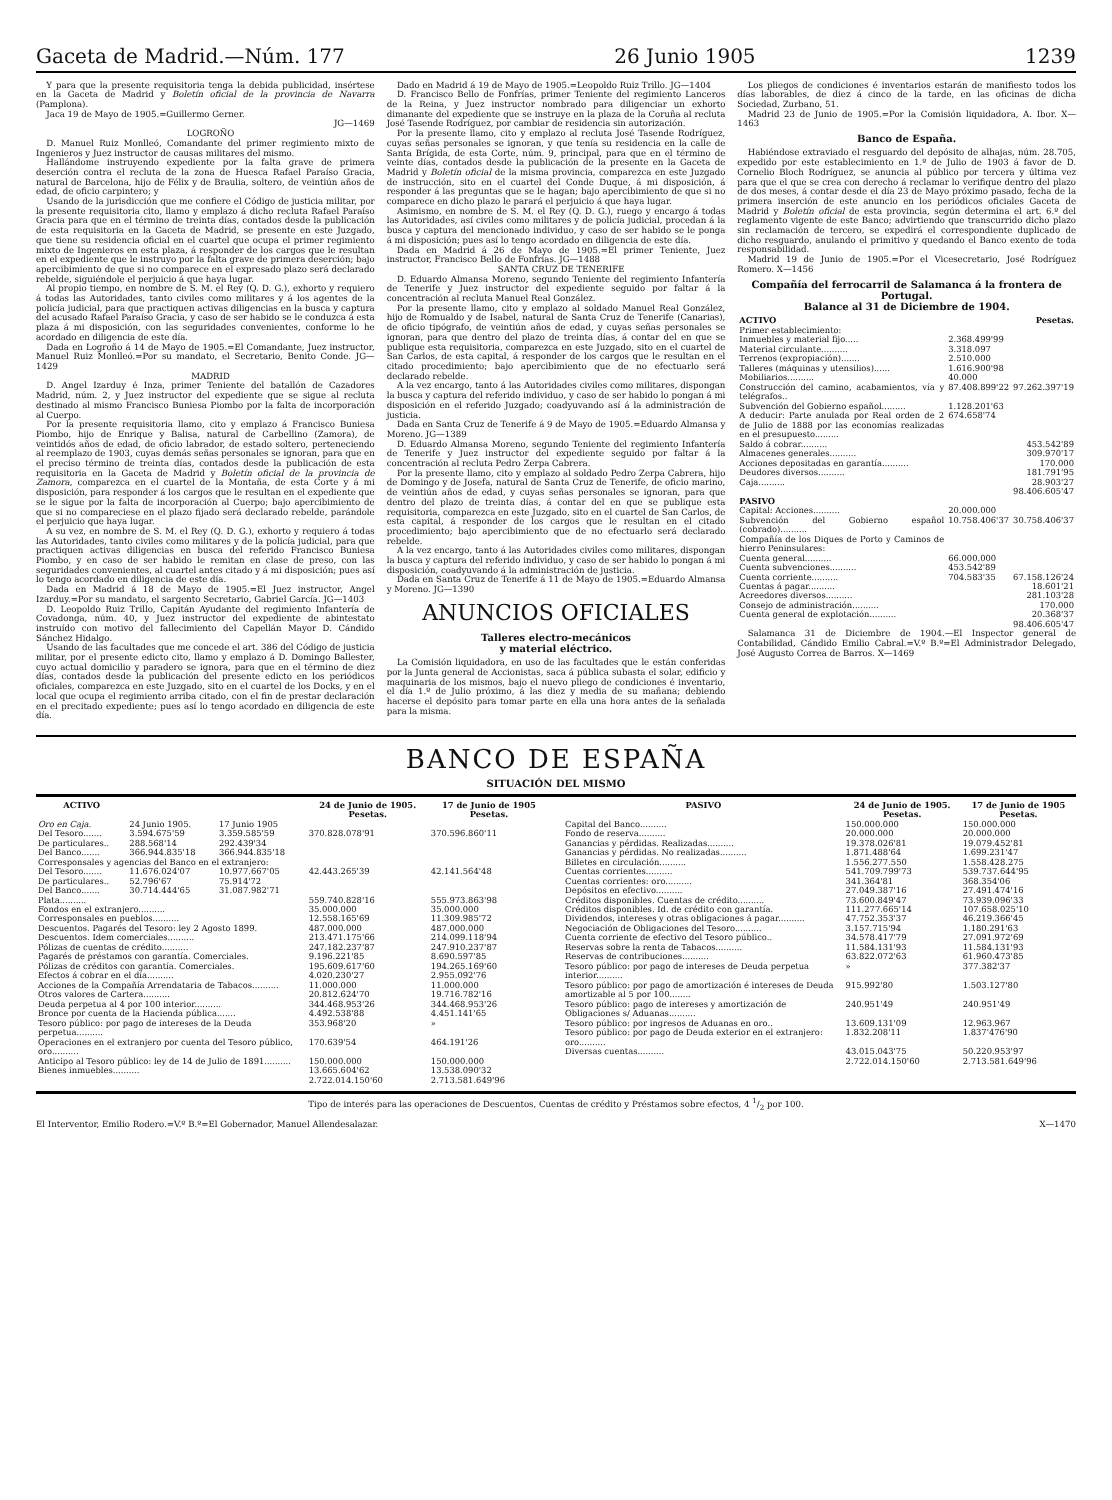Gaceta de Madrid.—Núm. 177 26 Junio 1905 1239
Y para que la presente requisitoria tenga la debida publicidad, insértese en la Gaceta de Madrid y Boletín oficial de la provincia de Navarra (Pamplona).
Jaca 19 de Mayo de 1905.=Guillermo Gerner.
JG—1469
LOGROÑO
D. Manuel Ruiz Monlleó, Comandante del primer regimiento mixto de Ingenieros y Juez instructor de causas militares del mismo.
Hallándome instruyendo expediente por la falta grave de primera deserción contra el recluta de la zona de Huesca Rafael Paraíso Gracia, natural de Barcelona, hijo de Félix y de Braulia, soltero, de veintiún años de edad, de oficio carpintero; y
Usando de la jurisdicción que me confiere el Código de justicia militar, por la presente requisitoria cito, llamo y emplazo á dicho recluta Rafael Paraíso Gracia para que en el término de treinta días, contados desde la publicación de esta requisitoria en la Gaceta de Madrid, se presente en este Juzgado, que tiene su residencia oficial en el cuartel que ocupa el primer regimiento mixto de Ingenieros en esta plaza, á responder de los cargos que le resultan en el expediente que le instruyo por la falta grave de primera deserción; bajo apercibimiento de que si no comparece en el expresado plazo será declarado rebelde, siguiéndole el perjuicio á que haya lugar.
Al propio tiempo, en nombre de S. M. el Rey (Q. D. G.), exhorto y requiero á todas las Autoridades, tanto civiles como militares y á los agentes de la policía judicial, para que practiquen activas diligencias en la busca y captura del acusado Rafael Paraíso Gracia, y caso de ser habido se le conduzca á esta plaza á mi disposición, con las seguridades convenientes, conforme lo he acordado en diligencia de este día.
Dada en Logroño á 14 de Mayo de 1905.=El Comandante, Juez instructor, Manuel Ruiz Monlleó.=Por su mandato, el Secretario, Benito Conde. JG—1429
MADRID
D. Angel Izarduy é Inza, primer Teniente del batallón de Cazadores Madrid, núm. 2, y Juez instructor del expediente que se sigue al recluta destinado al mismo Francisco Buniesa Piombo por la falta de incorporación al Cuerpo.
Por la presente requisitoria llamo, cito y emplazo á Francisco Buniesa Piombo, hijo de Enrique y Balisa, natural de Carbellino (Zamora), de veintidós años de edad, de oficio labrador, de estado soltero, perteneciendo al reemplazo de 1903, cuyas demás señas personales se ignoran, para que en el preciso término de treinta días, contados desde la publicación de esta requisitoria en la Gaceta de Madrid y Boletín oficial de la provincia de Zamora, comparezca en el cuartel de la Montaña, de esta Corte y á mi disposición, para responder á los cargos que le resultan en el expediente que se le sigue por la falta de incorporación al Cuerpo; bajo apercibimiento de que si no compareciese en el plazo fijado será declarado rebelde, parándole el perjuicio que haya lugar.
A su vez, en nombre de S. M. el Rey (Q. D. G.), exhorto y requiero á todas las Autoridades, tanto civiles como militares y de la policía judicial, para que practiquen activas diligencias en busca del referido Francisco Buniesa Piombo, y en caso de ser habido le remitan en clase de preso, con las seguridades convenientes, al cuartel antes citado y á mi disposición; pues así lo tengo acordado en diligencia de este día.
Dada en Madrid á 18 de Mayo de 1905.=El Juez instructor, Angel Izarduy.=Por su mandato, el sargento Secretario, Gabriel García. JG—1403
D. Leopoldo Ruiz Trillo, Capitán Ayudante del regimiento Infantería de Covadonga, núm. 40, y Juez instructor del expediente de abintestato instruído con motivo del fallecimiento del Capellán Mayor D. Cándido Sánchez Hidalgo.
Usando de las facultades que me concede el art. 386 del Código de justicia militar, por el presente edicto cito, llamo y emplazo á D. Domingo Ballester, cuyo actual domicilio y paradero se ignora, para que en el término de diez días, contados desde la publicación del presente edicto en los periódicos oficiales, comparezca en este Juzgado, sito en el cuartel de los Docks, y en el local que ocupa el regimiento arriba citado, con el fin de prestar declaración en el precitado expediente; pues así lo tengo acordado en diligencia de este día.
Dado en Madrid á 19 de Mayo de 1905.=Leopoldo Ruiz Trillo. JG—1404
D. Francisco Bello de Fonfrías, primer Teniente del regimiento Lanceros de la Reina, y Juez instructor nombrado para diligenciar un exhorto dimanante del expediente que se instruye en la plaza de la Coruña al recluta José Tasende Rodríguez, por cambiar de residencia sin autorización.
Por la presente llamo, cito y emplazo al recluta José Tasende Rodríguez, cuyas señas personales se ignoran, y que tenía su residencia en la calle de Santa Brígida, de esta Corte, núm. 9, principal, para que en el término de veinte días, contados desde la publicación de la presente en la Gaceta de Madrid y Boletín oficial de la misma provincia, comparezca en este Juzgado de instrucción, sito en el cuartel del Conde Duque, á mi disposición, á responder á las preguntas que se le hagan; bajo apercibimiento de que si no comparece en dicho plazo le parará el perjuicio á que haya lugar.
Asimismo, en nombre de S. M. el Rey (Q. D. G.), ruego y encargo á todas las Autoridades, así civiles como militares y de policía judicial, procedan á la busca y captura del mencionado individuo, y caso de ser habido se le ponga á mi disposición; pues así lo tengo acordado en diligencia de este día.
Dada en Madrid á 26 de Mayo de 1905.=El primer Teniente, Juez instructor, Francisco Bello de Fonfrías. JG—1488
SANTA CRUZ DE TENERIFE
D. Eduardo Almansa Moreno, segundo Teniente del regimiento Infantería de Tenerife y Juez instructor del expediente seguido por faltar á la concentración al recluta Manuel Real González.
Por la presente llamo, cito y emplazo al soldado Manuel Real González, hijo de Romualdo y de Isabel, natural de Santa Cruz de Tenerife (Canarias), de oficio tipógrafo, de veintiún años de edad, y cuyas señas personales se ignoran, para que dentro del plazo de treinta días, á contar del en que se publique esta requisitoria, comparezca en este Juzgado, sito en el cuartel de San Carlos, de esta capital, á responder de los cargos que le resultan en el citado procedimiento; bajo apercibimiento que de no efectuarlo será declarado rebelde.
A la vez encargo, tanto á las Autoridades civiles como militares, dispongan la busca y captura del referido individuo, y caso de ser habido lo pongan á mi disposición en el referido Juzgado; coadyuvando así á la administración de justicia.
Dada en Santa Cruz de Tenerife á 9 de Mayo de 1905.=Eduardo Almansa y Moreno. JG—1389
D. Eduardo Almansa Moreno, segundo Teniente del regimiento Infantería de Tenerife y Juez instructor del expediente seguido por faltar á la concentración al recluta Pedro Zerpa Cabrera.
Por la presente llamo, cito y emplazo al soldado Pedro Zerpa Cabrera, hijo de Domingo y de Josefa, natural de Santa Cruz de Tenerife, de oficio marino, de veintiún años de edad, y cuyas señas personales se ignoran, para que dentro del plazo de treinta días, á contar del en que se publique esta requisitoria, comparezca en este Juzgado, sito en el cuartel de San Carlos, de esta capital, á responder de los cargos que le resultan en el citado procedimiento; bajo apercibimiento que de no efectuarlo será declarado rebelde.
A la vez encargo, tanto á las Autoridades civiles como militares, dispongan la busca y captura del referido individuo, y caso de ser habido lo pongan á mi disposición, coadyuvando á la administración de justicia.
Dada en Santa Cruz de Tenerife á 11 de Mayo de 1905.=Eduardo Almansa y Moreno. JG—1390
ANUNCIOS OFICIALES
Talleres electro-mecánicos
y material eléctrico.
La Comisión liquidadora, en uso de las facultades que le están conferidas por la Junta general de Accionistas, saca á pública subasta el solar, edificio y maquinaria de los mismos, bajo el nuevo pliego de condiciones é inventario, el día 1.º de Julio próximo, á las diez y media de su mañana; debiendo hacerse el depósito para tomar parte en ella una hora antes de la señalada para la misma.
Los pliegos de condiciones é inventarios estarán de manifiesto todos los días laborables, de diez á cinco de la tarde, en las oficinas de dicha Sociedad, Zurbano, 51.
Madrid 23 de Junio de 1905.=Por la Comisión liquidadora, A. Ibor. X—1463
Banco de España.
Habiéndose extraviado el resguardo del depósito de alhajas, núm. 28.705, expedido por este establecimiento en 1.º de Julio de 1903 á favor de D. Cornelio Bloch Rodríguez, se anuncia al público por tercera y última vez para que el que se crea con derecho á reclamar lo verifique dentro del plazo de dos meses, á contar desde el día 23 de Mayo próximo pasado, fecha de la primera inserción de este anuncio en los periódicos oficiales Gaceta de Madrid y Boletín oficial de esta provincia, según determina el art. 6.º del reglamento vigente de este Banco; advirtiendo que transcurrido dicho plazo sin reclamación de tercero, se expedirá el correspondiente duplicado de dicho resguardo, anulando el primitivo y quedando el Banco exento de toda responsabilidad.
Madrid 19 de Junio de 1905.=Por el Vicesecretario, José Rodríguez Romero. X—1456
Compañía del ferrocarril de Salamanca á la frontera de Portugal.
Balance al 31 de Diciembre de 1904.
| ACTIVO | | Pesetas. |
| --- | --- | --- |
| Primer establecimiento: | | |
| Inmuebles y material fijo..... | 2.368.499'99 | |
| Material circulante.......... | 3.318.097 | |
| Terrenos (expropiación)....... | 2.510.000 | |
| Talleres (máquinas y utensilios)...... | 1.616.900'98 | |
| Mobiliarios.......... | 40.000 | |
| Construcción del camino, acabamientos, vía y telégrafos.. | 87.408.899'22 | 97.262.397'19 |
| Subvención del Gobierno español......... | 1.128.201'63 | |
| A deducir: Parte anulada por Real orden de 2 de Julio de 1888 por las economías realizadas en el presupuesto......... | 674.658'74 | |
| Saldo á cobrar.......... | | 453.542'89 |
| Almacenes generales.......... | | 309.970'17 |
| Acciones depositadas en garantía.......... | | 170.000 |
| Deudores diversos.......... | | 181.791'95 |
| Caja.......... | | 28.903'27 |
| | | 98.406.605'47 |
| PASIVO | | |
| Capital: Acciones.......... | 20.000.000 | |
| Subvención del Gobierno español (cobrado).......... | 10.758.406'37 | 30.758.406'37 |
| Compañía de los Diques de Porto y Caminos de hierro Peninsulares: | | |
| Cuenta general.......... | 66.000.000 | |
| Cuenta subvenciones.......... | 453.542'89 | |
| Cuenta corriente.......... | 704.583'35 | 67.158.126'24 |
| Cuentas á pagar.......... | | 18.601'21 |
| Acreedores diversos.......... | | 281.103'28 |
| Consejo de administración.......... | | 170.000 |
| Cuenta general de explotación.......... | | 20.368'37 |
| | | 98.406.605'47 |
Salamanca 31 de Diciembre de 1904.—El Inspector general de Contabilidad, Cándido Emilio Cabral.=V.º B.º=El Administrador Delegado, José Augusto Correa de Barros. X—1469
BANCO DE ESPAÑA
SITUACIÓN DEL MISMO
| ACTIVO | | | 24 de Junio de 1905. Pesetas. | 17 de Junio de 1905 Pesetas. |
| --- | --- | --- | --- | --- |
| Oro en Caja. | 24 Junio 1905. | 17 Junio 1905 | | |
| Del Tesoro....... | 3.594.675'59 | 3.359.585'59 | 370.828.078'91 | 370.596.860'11 |
| De particulares.. | 288.568'14 | 292.439'34 | | |
| Del Banco....... | 366.944.835'18 | 366.944.835'18 | | |
| Corresponsales y agencias del Banco en el extranjero: | | | | |
| Del Tesoro....... | 11.676.024'07 | 10.977.667'05 | 42.443.265'39 | 42.141.564'48 |
| De particulares.. | 52.796'67 | 75.914'72 | | |
| Del Banco....... | 30.714.444'65 | 31.087.982'71 | | |
| Plata.......... | | | 559.740.828'16 | 555.973.863'98 |
| Fondos en el extranjero.......... | | | 35.000.000 | 35.000.000 |
| Corresponsales en pueblos.......... | | | 12.558.165'69 | 11.309.985'72 |
| Descuentos. Pagarés del Tesoro: ley 2 Agosto 1899. | | | 487.000.000 | 487.000.000 |
| Descuentos. Idem comerciales.......... | | | 213.471.175'66 | 214.099.118'94 |
| Pólizas de cuentas de crédito.......... | | | 247.182.237'87 | 247.910.237'87 |
| Pagarés de préstamos con garantía. Comerciales. | | | 9.196.221'85 | 8.690.597'85 |
| Pólizas de créditos con garantía. Comerciales. | | | 195.609.617'60 | 194.265.169'60 |
| Efectos á cobrar en el día.......... | | | 4.020.230'27 | 2.955.092'76 |
| Acciones de la Compañía Arrendataria de Tabacos.......... | | | 11.000.000 | 11.000.000 |
| Otros valores de Cartera.......... | | | 20.812.624'70 | 19.716.782'16 |
| Deuda perpetua al 4 por 100 interior.......... | | | 344.468.953'26 | 344.468.953'26 |
| Bronce por cuenta de la Hacienda pública....... | | | 4.492.538'88 | 4.451.141'65 |
| Tesoro público: por pago de intereses de la Deuda perpetua.......... | | | 353.968'20 | » |
| Operaciones en el extranjero por cuenta del Tesoro público, oro.......... | | | 170.639'54 | 464.191'26 |
| Anticipo al Tesoro público: ley de 14 de Julio de 1891.......... | | | 150.000.000 | 150.000.000 |
| Bienes inmuebles.......... | | | 13.665.604'62 | 13.538.090'32 |
| | | | 2.722.014.150'60 | 2.713.581.649'96 |
| PASIVO | 24 de Junio de 1905. Pesetas. | 17 de Junio de 1905 Pesetas. |
| --- | --- | --- |
| Capital del Banco.......... | 150.000.000 | 150.000.000 |
| Fondo de reserva.......... | 20.000.000 | 20.000.000 |
| Ganancias y pérdidas. Realizadas.......... | 19.378.026'81 | 19.079.452'81 |
| Ganancias y pérdidas. No realizadas.......... | 1.871.488'64 | 1.699.231'47 |
| Billetes en circulación.......... | 1.556.277.550 | 1.558.428.275 |
| Cuentas corrientes.......... | 541.709.799'73 | 539.737.644'95 |
| Cuentas corrientes: oro.......... | 341.364'81 | 368.354'06 |
| Depósitos en efectivo.......... | 27.049.387'16 | 27.491.474'16 |
| Créditos disponibles. Cuentas de crédito.......... | 73.600.849'47 | 73.939.096'33 |
| Créditos disponibles. Id. de crédito con garantía. | 111.277.665'14 | 107.658.025'10 |
| Dividendos, intereses y otras obligaciones á pagar.......... | 47.752.353'37 | 46.219.366'45 |
| Negociación de Obligaciones del Tesoro.......... | 3.157.715'94 | 1.180.291'63 |
| Cuenta corriente de efectivo del Tesoro público.. | 34.578.417'79 | 27.091.972'69 |
| Reservas sobre la renta de Tabacos.......... | 11.584.131'93 | 11.584.131'93 |
| Reservas de contribuciones.......... | 63.822.072'63 | 61.960.473'85 |
| Tesoro público: por pago de intereses de Deuda perpetua interior.......... | » | 377.382'37 |
| Tesoro público: por pago de amortización é intereses de Deuda amortizable al 5 por 100........ | 915.992'80 | 1.503.127'80 |
| Tesoro público: pago de intereses y amortización de Obligaciones s/ Aduanas.......... | 240.951'49 | 240.951'49 |
| Tesoro público: por ingresos de Aduanas en oro.. | 13.609.131'09 | 12.963.967 |
| Tesoro público: por pago de Deuda exterior en el extranjero: oro.......... | 1.832.208'11 | 1.837'476'90 |
| Diversas cuentas.......... | 43.015.043'75 | 50.220.953'97 |
| | 2.722.014.150'60 | 2.713.581.649'96 |
Tipo de interés para las operaciones de Descuentos, Cuentas de crédito y Préstamos sobre efectos, 4 1/2 por 100.
El Interventor, Emilio Rodero.=V.º B.º=El Gobernador, Manuel Allendesalazar. X—1470